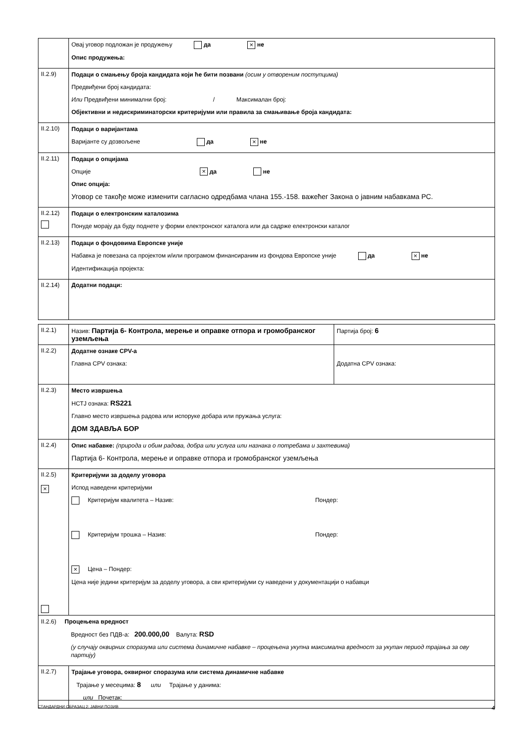| | Овај уговор подложан је продужењу да × не Опис продужења: |
| II.2.9) | Подаци о смањењу броја кандидата који ће бити позвани (осим у отвореним поступцима) Предвиђени број кандидата: Или Предвиђени минимални број: / Максималан број: Објективни и недискриминаторски критеријуми или правила за смањивање броја кандидата: |
| II.2.10) | Подаци о варијантама Варијанте су дозвољене да × не |
| II.2.11) | Подаци о опцијама Опције × да не Опис опција: Уговор се такође може изменити сагласно одредбама члана 155.-158. важећег Закона о јавним набавкама РС. |
| II.2.12) | Подаци о електронским каталозима Понуде морају да буду поднете у форми електронског каталога или да садрже електронски каталог |
| II.2.13) | Подаци о фондовима Европске уније Набавка је повезана са пројектом и/или програмом финансираним из фондова Европске уније да × не Идентификација пројекта: |
| II.2.14) | Додатни подаци: |
| II.2.1) | Назив: Партија 6- Контрола, мерење и оправке отпора и громобранског уземљења | Партија број: 6 |
| II.2.2) | Додатне ознаке CPV-а Главна CPV ознака: | Додатна CPV ознака: |
| II.2.3) | Место извршења НСТЈ ознака: RS221 Главно место извршења радова или испоруке добара или пружања услуга: ДОМ ЗДАВЉА БОР | |
| II.2.4) | Опис набавке: (природа и обим радова, добра или услуга или назнака о потребама и захтевима) Партија 6- Контрола, мерење и оправке отпора и громобранског уземљења | |
| II.2.5) × | Критеријуми за доделу уговора Испод наведени критеријуми Критеријум квалитета – Назив: Пондер: Критеријум трошка – Назив: Пондер: × Цена – Пондер: Цена није једини критеријум за доделу уговора, а сви критеријуми су наведени у документацији о набавци | |
| II.2.6) Процењена вредност Вредност без ПДВ-а: 200.000,00 Валута: RSD (у случају оквирних споразума или система динамичне набавке – процењена укупна максимална вредност за укупан период трајања за ову партију) | | |
| II.2.7) | Трајање уговора, оквирног споразума или система динамичне набавке Трајање у месецима: 8 или Трајање у данима: или Почетак: | |
СТАНДАРДНИ ОБРАЗАЦ 2: ЈАВНИ ПОЗИВ 4